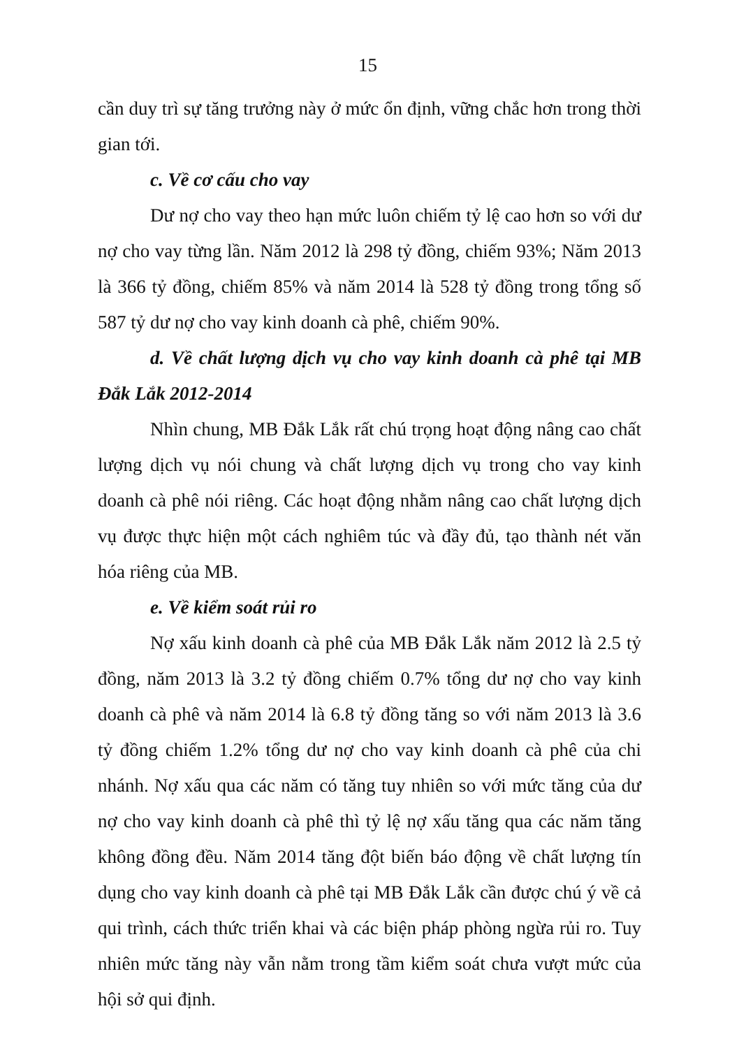15
cần duy trì sự tăng trưởng này ở mức ổn định, vững chắc hơn trong thời gian tới.
c. Về cơ cấu cho vay
Dư nợ cho vay theo hạn mức luôn chiếm tỷ lệ cao hơn so với dư nợ cho vay từng lần. Năm 2012 là 298 tỷ đồng, chiếm 93%; Năm 2013 là 366 tỷ đồng, chiếm 85% và năm 2014 là 528 tỷ đồng trong tổng số 587 tỷ dư nợ cho vay kinh doanh cà phê, chiếm 90%.
d. Về chất lượng dịch vụ cho vay kinh doanh cà phê tại MB Đắk Lắk 2012-2014
Nhìn chung, MB Đắk Lắk rất chú trọng hoạt động nâng cao chất lượng dịch vụ nói chung và chất lượng dịch vụ trong cho vay kinh doanh cà phê nói riêng. Các hoạt động nhằm nâng cao chất lượng dịch vụ được thực hiện một cách nghiêm túc và đầy đủ, tạo thành nét văn hóa riêng của MB.
e. Về kiểm soát rủi ro
Nợ xấu kinh doanh cà phê của MB Đắk Lắk năm 2012 là 2.5 tỷ đồng, năm 2013 là 3.2 tỷ đồng chiếm 0.7% tổng dư nợ cho vay kinh doanh cà phê và năm 2014 là 6.8 tỷ đồng tăng so với năm 2013 là 3.6 tỷ đồng chiếm 1.2% tổng dư nợ cho vay kinh doanh cà phê của chi nhánh. Nợ xấu qua các năm có tăng tuy nhiên so với mức tăng của dư nợ cho vay kinh doanh cà phê thì tỷ lệ nợ xấu tăng qua các năm tăng không đồng đều. Năm 2014 tăng đột biến báo động về chất lượng tín dụng cho vay kinh doanh cà phê tại MB Đắk Lắk cần được chú ý về cả qui trình, cách thức triển khai và các biện pháp phòng ngừa rủi ro. Tuy nhiên mức tăng này vẫn nằm trong tầm kiểm soát chưa vượt mức của hội sở qui định.